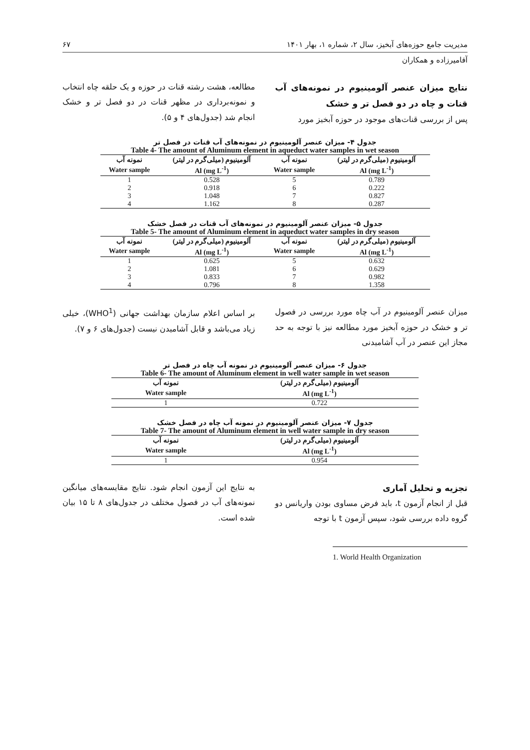مدیریت جامع حوزه‌های آبخیز، سال ۲، شماره ۱، بهار ۱۴۰۱ ۶۷
آقامیرزاده و همکاران
نتایج میزان عنصر آلومینیوم در نمونه‌های آب قنات و چاه در دو فصل تر و خشک
پس از بررسی قنات‌های موجود در حوزه آبخیز مورد
مطالعه، هشت رشته قنات در حوزه و یک حلقه چاه انتخاب و نمونه‌برداری در مظهر قنات در دو فصل تر و خشک انجام شد (جدول‌های ۴ و ۵).
جدول ۴- میزان عنصر آلومینیوم در نمونه‌های آب قنات در فصل تر
Table 4- The amount of Aluminum element in aqueduct water samples in wet season
| آلومینیوم (میلی‌گرم در لیتر) | نمونه آب | آلومینیوم (میلی‌گرم در لیتر) | نمونه آب |
| --- | --- | --- | --- |
| Al (mg L<sup>-1</sup>) | Water sample | Al (mg L<sup>-1</sup>) | Water sample |
| 0.789 | 5 | 0.528 | 1 |
| 0.222 | 6 | 0.918 | 2 |
| 0.827 | 7 | 1.048 | 3 |
| 0.287 | 8 | 1.162 | 4 |
جدول ۵- میزان عنصر آلومینیوم در نمونه‌های آب قنات در فصل خشک
Table 5- The amount of Aluminum element in aqueduct water samples in dry season
| آلومینیوم (میلی‌گرم در لیتر) | نمونه آب | آلومینیوم (میلی‌گرم در لیتر) | نمونه آب |
| --- | --- | --- | --- |
| Al (mg L<sup>-1</sup>) | Water sample | Al (mg L<sup>-1</sup>) | Water sample |
| 0.632 | 5 | 0.625 | 1 |
| 0.629 | 6 | 1.081 | 2 |
| 0.982 | 7 | 0.833 | 3 |
| 1.358 | 8 | 0.796 | 4 |
میزان عنصر آلومینیوم در آب چاه مورد بررسی در فصول تر و خشک در حوزه آبخیز مورد مطالعه نیز با توجه به حد مجاز این عنصر در آب آشامیدنی
بر اساس اعلام سازمان بهداشت جهانی (WHO<sup>1</sup>)، خیلی زیاد می‌باشد و قابل آشامیدن نیست (جدول‌های ۶ و ۷).
جدول ۶- میزان عنصر آلومینیوم در نمونه آب چاه در فصل تر
Table 6- The amount of Aluminum element in well water sample in wet season
| آلومینیوم (میلی‌گرم در لیتر) | نمونه آب |
| --- | --- |
| Al (mg L<sup>-1</sup>) | Water sample |
| 0.722 | 1 |
جدول ۷- میزان عنصر آلومینیوم در نمونه آب چاه در فصل خشک
Table 7- The amount of Aluminum element in well water sample in dry season
| آلومینیوم (میلی‌گرم در لیتر) | نمونه آب |
| --- | --- |
| Al (mg L<sup>-1</sup>) | Water sample |
| 0.954 | 1 |
تجزیه و تحلیل آماری
قبل از انجام آزمون t، باید فرض مساوی بودن واریانس دو گروه داده بررسی شود، سپس آزمون t با توجه
به نتایج این آزمون انجام شود. نتایج مقایسه‌های میانگین نمونه‌های آب در فصول مختلف در جدول‌های ۸ تا ۱۵ بیان شده است.
1. World Health Organization